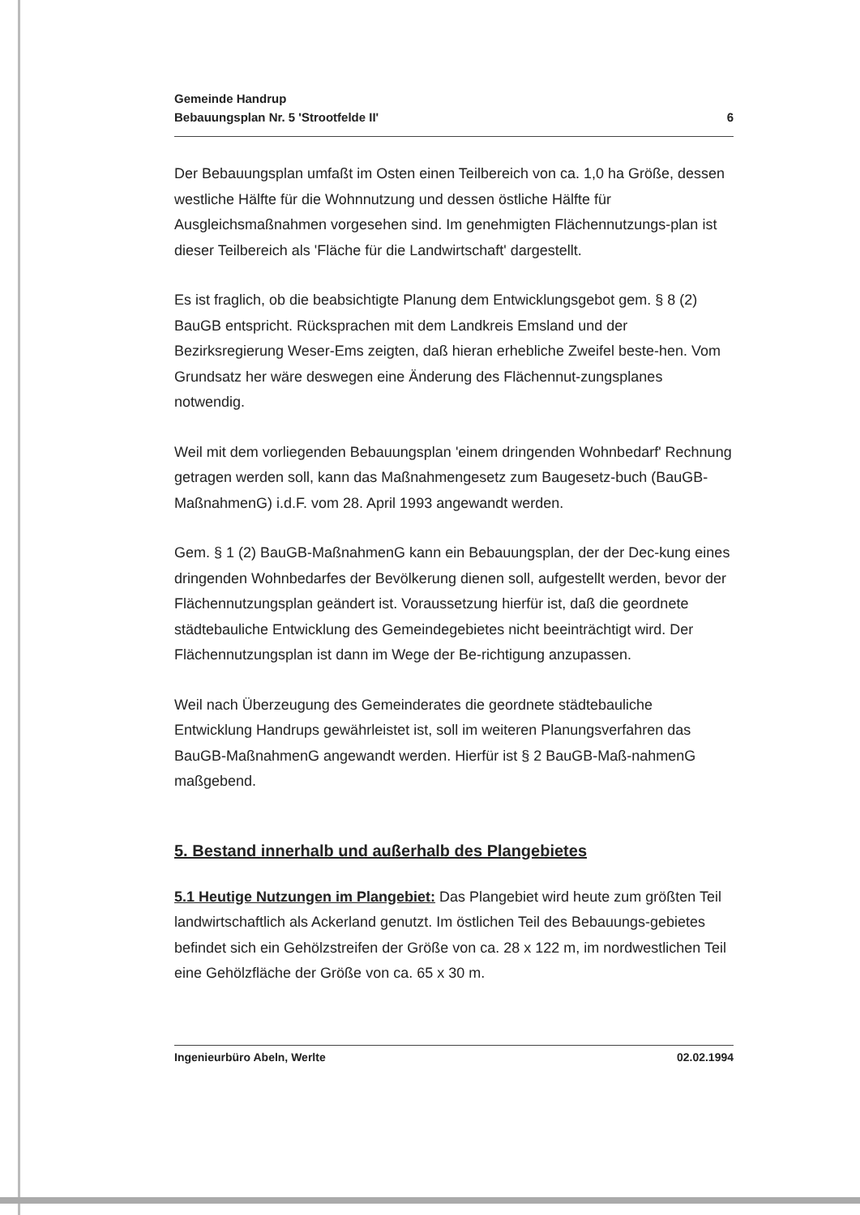Gemeinde Handrup
Bebauungsplan Nr. 5 'Strootfelde II'
6
Der Bebauungsplan umfaßt im Osten einen Teilbereich von ca. 1,0 ha Größe, dessen westliche Hälfte für die Wohnnutzung und dessen östliche Hälfte für Ausgleichsmaßnahmen vorgesehen sind. Im genehmigten Flächennutzungs-plan ist dieser Teilbereich als 'Fläche für die Landwirtschaft' dargestellt.
Es ist fraglich, ob die beabsichtigte Planung dem Entwicklungsgebot gem. § 8 (2) BauGB entspricht. Rücksprachen mit dem Landkreis Emsland und der Bezirksregierung Weser-Ems zeigten, daß hieran erhebliche Zweifel beste-hen. Vom Grundsatz her wäre deswegen eine Änderung des Flächennut-zungsplanes notwendig.
Weil mit dem vorliegenden Bebauungsplan 'einem dringenden Wohnbedarf' Rechnung getragen werden soll, kann das Maßnahmengesetz zum Baugesetz-buch (BauGB-MaßnahmenG) i.d.F. vom 28. April 1993 angewandt werden.
Gem. § 1 (2) BauGB-MaßnahmenG kann ein Bebauungsplan, der der Dec-kung eines dringenden Wohnbedarfes der Bevölkerung dienen soll, aufgestellt werden, bevor der Flächennutzungsplan geändert ist. Voraussetzung hierfür ist, daß die geordnete städtebauliche Entwicklung des Gemeindegebietes nicht beeinträchtigt wird. Der Flächennutzungsplan ist dann im Wege der Be-richtigung anzupassen.
Weil nach Überzeugung des Gemeinderates die geordnete städtebauliche Entwicklung Handrups gewährleistet ist, soll im weiteren Planungsverfahren das BauGB-MaßnahmenG angewandt werden. Hierfür ist § 2 BauGB-Maß-nahmenG maßgebend.
5. Bestand innerhalb und außerhalb des Plangebietes
5.1 Heutige Nutzungen im Plangebiet: Das Plangebiet wird heute zum größten Teil landwirtschaftlich als Ackerland genutzt. Im östlichen Teil des Bebauungs-gebietes befindet sich ein Gehölzstreifen der Größe von ca. 28 x 122 m, im nordwestlichen Teil eine Gehölzfläche der Größe von ca. 65 x 30 m.
Ingenieurbüro Abeln, Werlte 02.02.1994